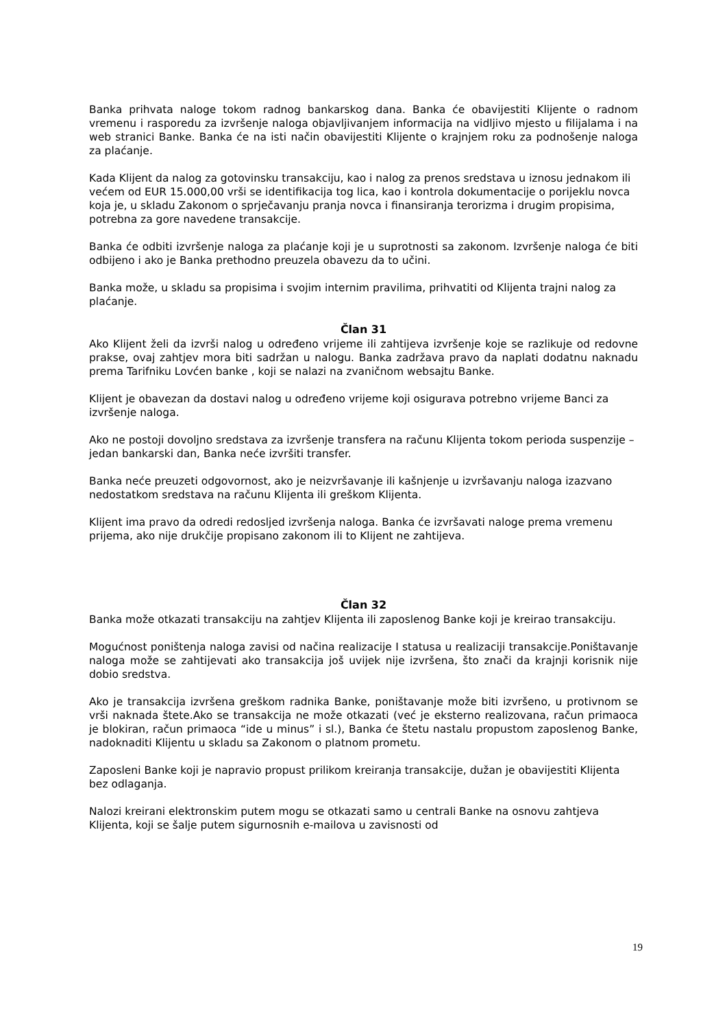Banka prihvata naloge tokom radnog bankarskog dana. Banka će obavijestiti Klijente o radnom vremenu i rasporedu za izvršenje naloga objavljivanjem informacija na vidljivo mjesto u filijalama i na web stranici Banke. Banka će na isti način obavijestiti Klijente o krajnjem roku za podnošenje naloga za plaćanje.
Kada Klijent da nalog za gotovinsku transakciju, kao i nalog za prenos sredstava u iznosu jednakom ili većem od EUR 15.000,00 vrši se identifikacija tog lica, kao i kontrola dokumentacije o porijeklu novca koja je, u skladu Zakonom o sprječavanju pranja novca i finansiranja terorizma i drugim propisima, potrebna za gore navedene transakcije.
Banka će odbiti izvršenje naloga za plaćanje koji je u suprotnosti sa zakonom. Izvršenje naloga će biti odbijeno i ako je Banka prethodno preuzela obavezu da to učini.
Banka može, u skladu sa propisima i svojim internim pravilima, prihvatiti od Klijenta trajni nalog za plaćanje.
Član 31
Ako Klijent želi da izvrši nalog u određeno vrijeme ili zahtijeva izvršenje koje se razlikuje od redovne prakse, ovaj zahtjev mora biti sadržan u nalogu. Banka zadržava pravo da naplati dodatnu naknadu prema Tarifniku Lovćen banke , koji se nalazi na zvaničnom websajtu Banke.
Klijent je obavezan da dostavi nalog u određeno vrijeme koji osigurava potrebno vrijeme Banci za izvršenje naloga.
Ako ne postoji dovoljno sredstava za izvršenje transfera na računu Klijenta tokom perioda suspenzije – jedan bankarski dan, Banka neće izvršiti transfer.
Banka neće preuzeti odgovornost, ako je neizvršavanje ili kašnjenje u izvršavanju naloga izazvano nedostatkom sredstava na računu Klijenta ili greškom Klijenta.
Klijent ima pravo da odredi redosljed izvršenja naloga. Banka će izvršavati naloge prema vremenu prijema, ako nije drukčije propisano zakonom ili to Klijent ne zahtijeva.
Član 32
Banka može otkazati transakciju na zahtjev Klijenta ili zaposlenog Banke koji je kreirao transakciju.
Mogućnost poništenja naloga zavisi od načina realizacije I statusa u realizaciji transakcije.Poništavanje naloga može se zahtijevati ako transakcija još uvijek nije izvršena, što znači da krajnji korisnik nije dobio sredstva.
Ako je transakcija izvršena greškom radnika Banke, poništavanje može biti izvršeno, u protivnom se vrši naknada štete.Ako se transakcija ne može otkazati (već je eksterno realizovana, račun primaoca je blokiran, račun primaoca “ide u minus” i sl.), Banka će štetu nastalu propustom zaposlenog Banke, nadoknaditi Klijentu u skladu sa Zakonom o platnom prometu.
Zaposleni Banke koji je napravio propust prilikom kreiranja transakcije, dužan je obavijestiti Klijenta bez odlaganja.
Nalozi kreirani elektronskim putem mogu se otkazati samo u centrali Banke na osnovu zahtjeva Klijenta, koji se šalje putem sigurnosnih e-mailova u zavisnosti od
19